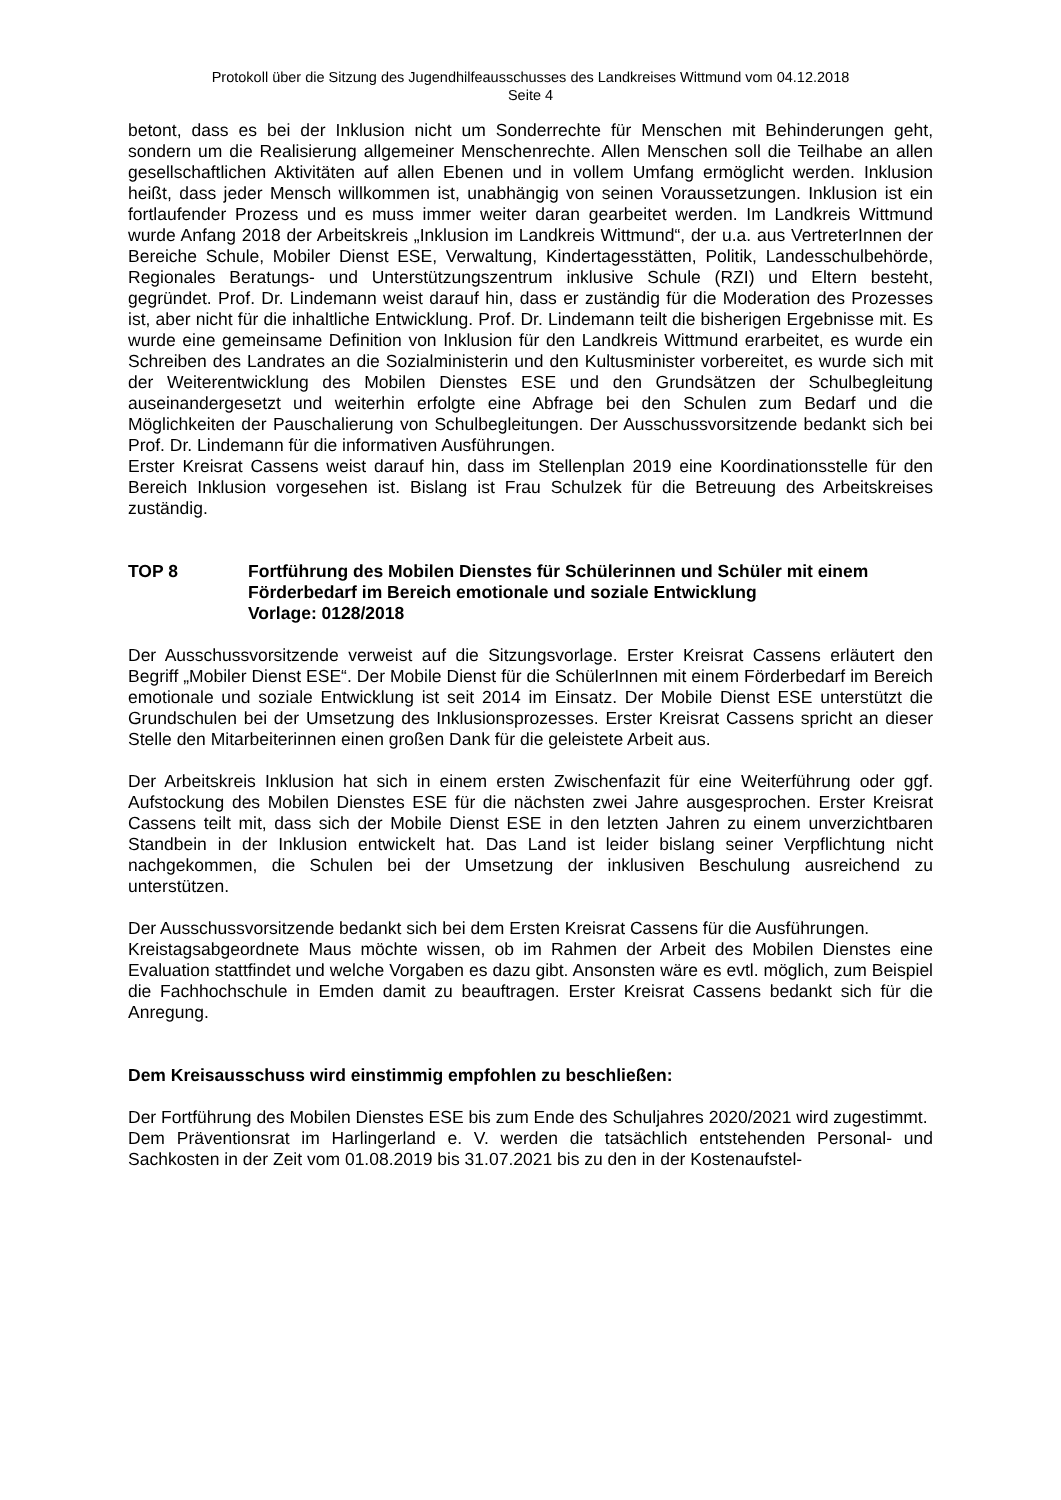Protokoll über die Sitzung des Jugendhilfeausschusses des Landkreises Wittmund vom 04.12.2018
Seite 4
betont, dass es bei der Inklusion nicht um Sonderrechte für Menschen mit Behinderungen geht, sondern um die Realisierung allgemeiner Menschenrechte. Allen Menschen soll die Teilhabe an allen gesellschaftlichen Aktivitäten auf allen Ebenen und in vollem Umfang ermöglicht werden. Inklusion heißt, dass jeder Mensch willkommen ist, unabhängig von seinen Voraussetzungen. Inklusion ist ein fortlaufender Prozess und es muss immer weiter daran gearbeitet werden. Im Landkreis Wittmund wurde Anfang 2018 der Arbeitskreis „Inklusion im Landkreis Wittmund“, der u.a. aus VertreterInnen der Bereiche Schule, Mobiler Dienst ESE, Verwaltung, Kindertagesstätten, Politik, Landesschulbehörde, Regionales Beratungs- und Unterstützungszentrum inklusive Schule (RZI) und Eltern besteht, gegründet. Prof. Dr. Lindemann weist darauf hin, dass er zuständig für die Moderation des Prozesses ist, aber nicht für die inhaltliche Entwicklung. Prof. Dr. Lindemann teilt die bisherigen Ergebnisse mit. Es wurde eine gemeinsame Definition von Inklusion für den Landkreis Wittmund erarbeitet, es wurde ein Schreiben des Landrates an die Sozialministerin und den Kultusminister vorbereitet, es wurde sich mit der Weiterentwicklung des Mobilen Dienstes ESE und den Grundsätzen der Schulbegleitung auseinandergesetzt und weiterhin erfolgte eine Abfrage bei den Schulen zum Bedarf und die Möglichkeiten der Pauschalierung von Schulbegleitungen. Der Ausschussvorsitzende bedankt sich bei Prof. Dr. Lindemann für die informativen Ausführungen.
Erster Kreisrat Cassens weist darauf hin, dass im Stellenplan 2019 eine Koordinationsstelle für den Bereich Inklusion vorgesehen ist. Bislang ist Frau Schulzek für die Betreuung des Arbeitskreises zuständig.
TOP 8 Fortführung des Mobilen Dienstes für Schülerinnen und Schüler mit einem Förderbedarf im Bereich emotionale und soziale Entwicklung
Vorlage: 0128/2018
Der Ausschussvorsitzende verweist auf die Sitzungsvorlage. Erster Kreisrat Cassens erläutert den Begriff „Mobiler Dienst ESE“. Der Mobile Dienst für die SchülerInnen mit einem Förderbedarf im Bereich emotionale und soziale Entwicklung ist seit 2014 im Einsatz. Der Mobile Dienst ESE unterstützt die Grundschulen bei der Umsetzung des Inklusionsprozesses. Erster Kreisrat Cassens spricht an dieser Stelle den Mitarbeiterinnen einen großen Dank für die geleistete Arbeit aus.
Der Arbeitskreis Inklusion hat sich in einem ersten Zwischenfazit für eine Weiterführung oder ggf. Aufstockung des Mobilen Dienstes ESE für die nächsten zwei Jahre ausgesprochen. Erster Kreisrat Cassens teilt mit, dass sich der Mobile Dienst ESE in den letzten Jahren zu einem unverzichtbaren Standbein in der Inklusion entwickelt hat. Das Land ist leider bislang seiner Verpflichtung nicht nachgekommen, die Schulen bei der Umsetzung der inklusiven Beschulung ausreichend zu unterstützen.
Der Ausschussvorsitzende bedankt sich bei dem Ersten Kreisrat Cassens für die Ausführungen.
Kreistagsabgeordnete Maus möchte wissen, ob im Rahmen der Arbeit des Mobilen Dienstes eine Evaluation stattfindet und welche Vorgaben es dazu gibt. Ansonsten wäre es evtl. möglich, zum Beispiel die Fachhochschule in Emden damit zu beauftragen. Erster Kreisrat Cassens bedankt sich für die Anregung.
Dem Kreisausschuss wird einstimmig empfohlen zu beschließen:
Der Fortführung des Mobilen Dienstes ESE bis zum Ende des Schuljahres 2020/2021 wird zugestimmt.
Dem Präventionsrat im Harlingerland e. V. werden die tatsächlich entstehenden Personal- und Sachkosten in der Zeit vom 01.08.2019 bis 31.07.2021 bis zu den in der Kostenaufstel-